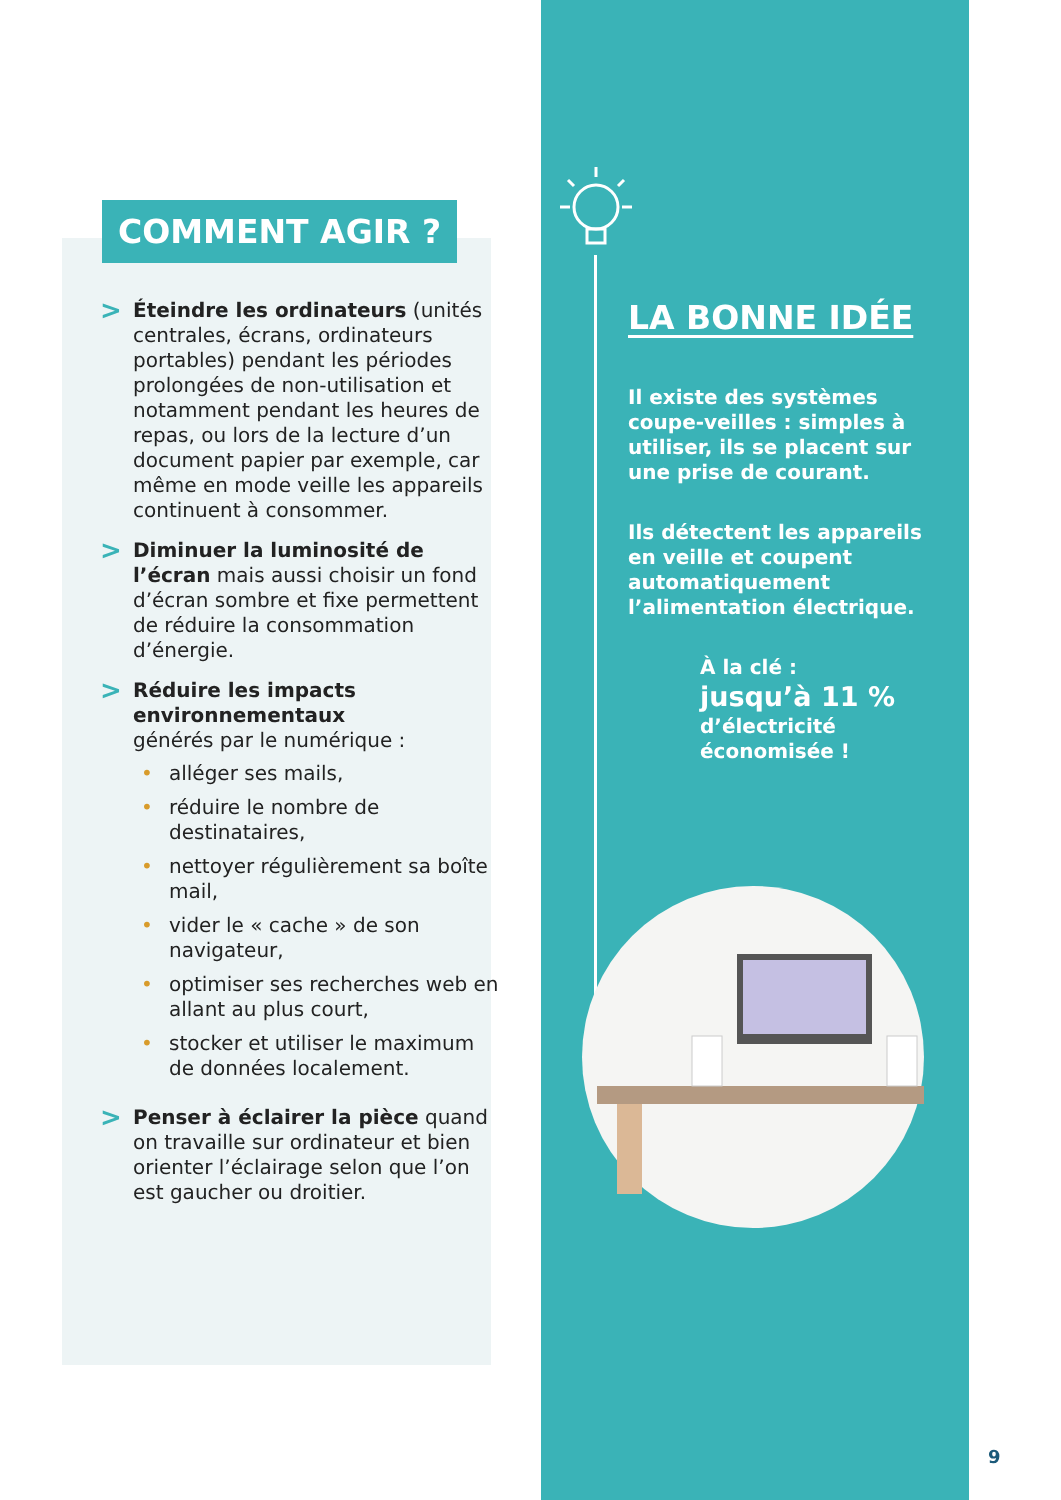COMMENT AGIR ?
>
Éteindre les ordinateurs (unités centrales, écrans, ordinateurs portables) pendant les périodes prolongées de non-utilisation et notamment pendant les heures de repas, ou lors de la lecture d’un document papier par exemple, car même en mode veille les appareils continuent à consommer.
>
Diminuer la luminosité de l’écran mais aussi choisir un fond d’écran sombre et fixe permettent de réduire la consommation d’énergie.
>
Réduire les impacts environnementaux
générés par le numérique :
• alléger ses mails,
• réduire le nombre de destinataires,
• nettoyer régulièrement sa boîte mail,
• vider le « cache » de son navigateur,
• optimiser ses recherches web en allant au plus court,
• stocker et utiliser le maximum de données localement.
>
Penser à éclairer la pièce quand on travaille sur ordinateur et bien orienter l’éclairage selon que l’on est gaucher ou droitier.
LA BONNE IDÉE
Il existe des systèmes coupe-veilles : simples à utiliser, ils se placent sur une prise de courant.
Ils détectent les appareils en veille et coupent automatiquement l’alimentation électrique.
À la clé :
jusqu’à 11 %
d’électricité économisée !
9